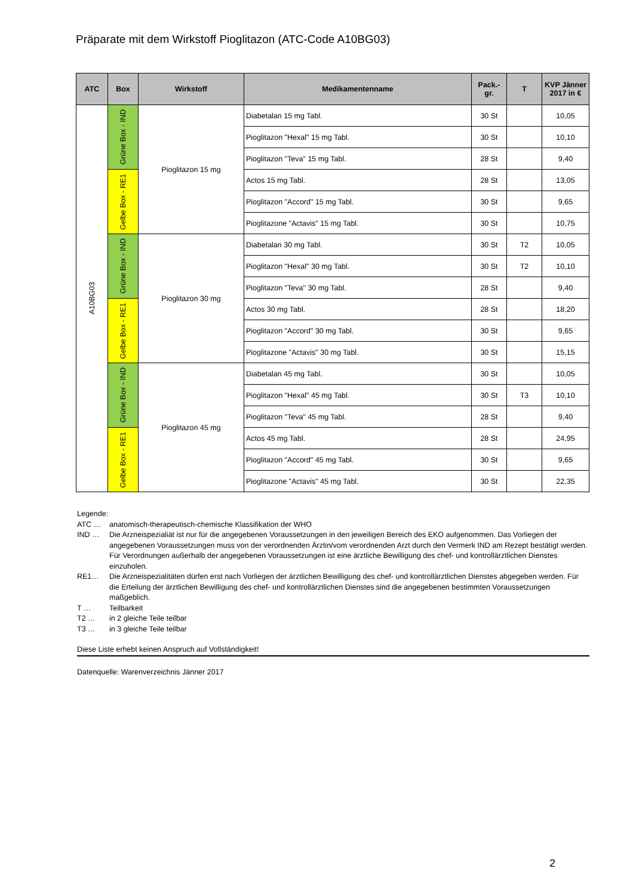Präparate mit dem Wirkstoff Pioglitazon (ATC-Code A10BG03)
| ATC | Box | Wirkstoff | Medikamentenname | Pack.- gr. | T | KVP Jänner 2017 in € |
| --- | --- | --- | --- | --- | --- | --- |
| A10BG03 | Grüne Box - IND | Pioglitazon 15 mg | Diabetalan 15 mg Tabl. | 30 St | | 10,05 |
| | | | Pioglitazon "Hexal" 15 mg Tabl. | 30 St | | 10,10 |
| | | | Pioglitazon "Teva" 15 mg Tabl. | 28 St | | 9,40 |
| | Gelbe Box - RE1 | | Actos 15 mg Tabl. | 28 St | | 13,05 |
| | | | Pioglitazon "Accord" 15 mg Tabl. | 30 St | | 9,65 |
| | | | Pioglitazone "Actavis" 15 mg Tabl. | 30 St | | 10,75 |
| | Grüne Box - IND | Pioglitazon 30 mg | Diabetalan 30 mg Tabl. | 30 St | T2 | 10,05 |
| | | | Pioglitazon "Hexal" 30 mg Tabl. | 30 St | T2 | 10,10 |
| | | | Pioglitazon "Teva" 30 mg Tabl. | 28 St | | 9,40 |
| | Gelbe Box - RE1 | | Actos 30 mg Tabl. | 28 St | | 18,20 |
| | | | Pioglitazon "Accord" 30 mg Tabl. | 30 St | | 9,65 |
| | | | Pioglitazone "Actavis" 30 mg Tabl. | 30 St | | 15,15 |
| | Grüne Box - IND | Pioglitazon 45 mg | Diabetalan 45 mg Tabl. | 30 St | | 10,05 |
| | | | Pioglitazon "Hexal" 45 mg Tabl. | 30 St | T3 | 10,10 |
| | | | Pioglitazon "Teva" 45 mg Tabl. | 28 St | | 9,40 |
| | Gelbe Box - RE1 | | Actos 45 mg Tabl. | 28 St | | 24,95 |
| | | | Pioglitazon "Accord" 45 mg Tabl. | 30 St | | 9,65 |
| | | | Pioglitazone "Actavis" 45 mg Tabl. | 30 St | | 22,35 |
Legende:
ATC … anatomisch-therapeutisch-chemische Klassifikation der WHO
IND … Die Arzneispezialiät ist nur für die angegebenen Voraussetzungen in den jeweiligen Bereich des EKO aufgenommen. Das Vorliegen der angegebenen Voraussetzungen muss von der verordnenden Ärztin/vom verordnenden Arzt durch den Vermerk IND am Rezept bestätigt werden. Für Verordnungen außerhalb der angegebenen Voraussetzungen ist eine ärztliche Bewilligung des chef- und kontrollärztlichen Dienstes einzuholen.
RE1… Die Arzneispezialitäten dürfen erst nach Vorliegen der ärztlichen Bewilligung des chef- und kontrollärztlichen Dienstes abgegeben werden. Für die Erteilung der ärztlichen Bewilligung des chef- und kontrollärztlichen Dienstes sind die angegebenen bestimmten Voraussetzungen maßgeblich.
T … Teilbarkeit
T2 … in 2 gleiche Teile teilbar
T3 … in 3 gleiche Teile teilbar
Diese Liste erhebt keinen Anspruch auf Vollständigkeit!
Datenquelle: Warenverzeichnis Jänner 2017
2